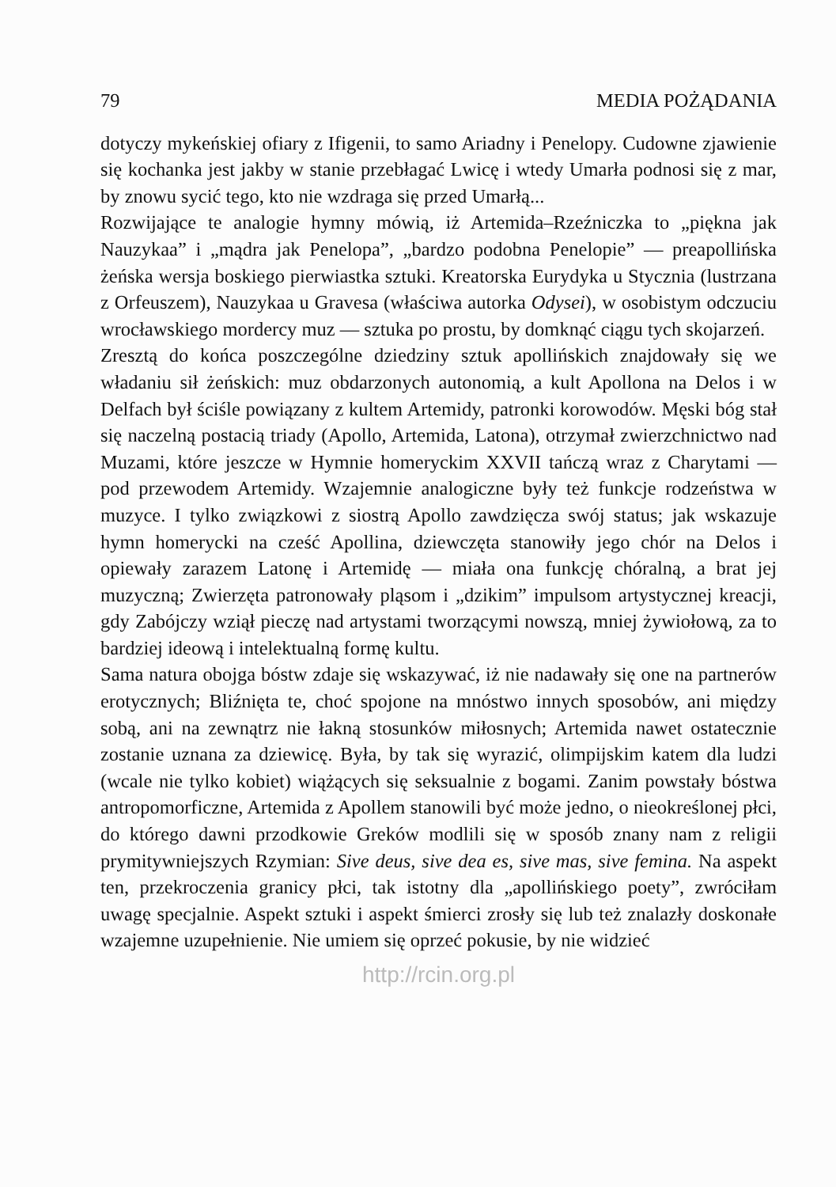79 MEDIA POŻĄDANIA
dotyczy mykeńskiej ofiary z Ifigenii, to samo Ariadny i Penelopy. Cudowne zjawienie się kochanka jest jakby w stanie przebłagać Lwicę i wtedy Umarła podnosi się z mar, by znowu sycić tego, kto nie wzdraga się przed Umarłą...
Rozwijające te analogie hymny mówią, iż Artemida–Rzeźniczka to „piękna jak Nauzykaa” i „mądra jak Penelopa”, „bardzo podobna Penelopie” — preapollińska żeńska wersja boskiego pierwiastka sztuki. Kreatorska Eurydyka u Stycznia (lustrzana z Orfeuszem), Nauzykaa u Gravesa (właściwa autorka Odysei), w osobistym odczuciu wrocławskiego mordercy muz — sztuka po prostu, by domknąć ciągu tych skojarzeń.
Zresztą do końca poszczególne dziedziny sztuk apollińskich znajdowały się we władaniu sił żeńskich: muz obdarzonych autonomią, a kult Apollona na Delos i w Delfach był ściśle powiązany z kultem Artemidy, patronki korowodów. Męski bóg stał się naczelną postacią triady (Apollo, Artemida, Latona), otrzymał zwierzchnictwo nad Muzami, które jeszcze w Hymnie homeryckim XXVII tańczą wraz z Charytami — pod przewodem Artemidy. Wzajemnie analogiczne były też funkcje rodzeństwa w muzyce. I tylko związkowi z siostrą Apollo zawdzięcza swój status; jak wskazuje hymn homerycki na cześć Apollina, dziewczęta stanowiły jego chór na Delos i opiewały zarazem Latonę i Artemidę — miała ona funkcję chóralną, a brat jej muzyczną; Zwierzęta patronowały pląsom i „dzikim” impulsom artystycznej kreacji, gdy Zabójczy wziął pieczę nad artystami tworzącymi nowszą, mniej żywiołową, za to bardziej ideową i intelektualną formę kultu.
Sama natura obojga bóstw zdaje się wskazywać, iż nie nadawały się one na partnerów erotycznych; Bliźnięta te, choć spojone na mnóstwo innych sposobów, ani między sobą, ani na zewnątrz nie łakną stosunków miłosnych; Artemida nawet ostatecznie zostanie uznana za dziewicę. Była, by tak się wyrazić, olimpijskim katem dla ludzi (wcale nie tylko kobiet) wiążących się seksualnie z bogami. Zanim powstały bóstwa antropomorficzne, Artemida z Apollem stanowili być może jedno, o nieokreślonej płci, do którego dawni przodkowie Greków modlili się w sposób znany nam z religii prymitywniejszych Rzymian: Sive deus, sive dea es, sive mas, sive femina. Na aspekt ten, przekroczenia granicy płci, tak istotny dla „apollińskiego poety”, zwróciłam uwagę specjalnie. Aspekt sztuki i aspekt śmierci zrosły się lub też znalazły doskonałe wzajemne uzupełnienie. Nie umiem się oprzeć pokusie, by nie widzieć
http://rcin.org.pl